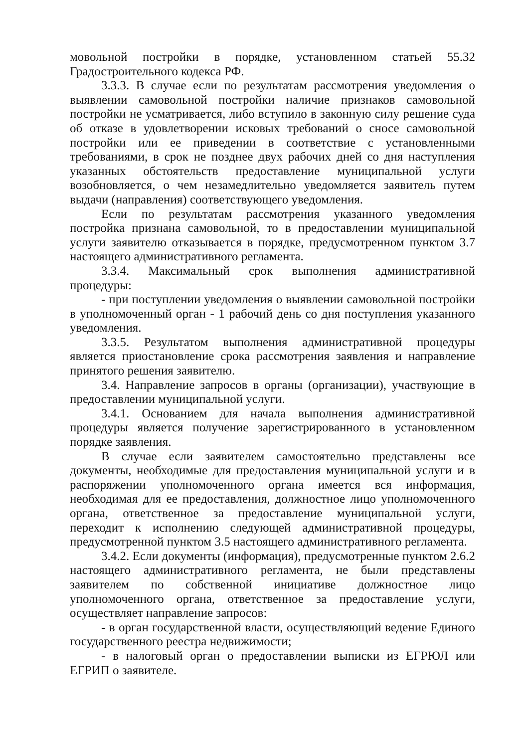мовольной постройки в порядке, установленном статьей 55.32 Градостроительного кодекса РФ.
3.3.3. В случае если по результатам рассмотрения уведомления о выявлении самовольной постройки наличие признаков самовольной постройки не усматривается, либо вступило в законную силу решение суда об отказе в удовлетворении исковых требований о сносе самовольной постройки или ее приведении в соответствие с установленными требованиями, в срок не позднее двух рабочих дней со дня наступления указанных обстоятельств предоставление муниципальной услуги возобновляется, о чем незамедлительно уведомляется заявитель путем выдачи (направления) соответствующего уведомления.
Если по результатам рассмотрения указанного уведомления постройка признана самовольной, то в предоставлении муниципальной услуги заявителю отказывается в порядке, предусмотренном пунктом 3.7 настоящего административного регламента.
3.3.4. Максимальный срок выполнения административной процедуры:
- при поступлении уведомления о выявлении самовольной постройки в уполномоченный орган - 1 рабочий день со дня поступления указанного уведомления.
3.3.5. Результатом выполнения административной процедуры является приостановление срока рассмотрения заявления и направление принятого решения заявителю.
3.4. Направление запросов в органы (организации), участвующие в предоставлении муниципальной услуги.
3.4.1. Основанием для начала выполнения административной процедуры является получение зарегистрированного в установленном порядке заявления.
В случае если заявителем самостоятельно представлены все документы, необходимые для предоставления муниципальной услуги и в распоряжении уполномоченного органа имеется вся информация, необходимая для ее предоставления, должностное лицо уполномоченного органа, ответственное за предоставление муниципальной услуги, переходит к исполнению следующей административной процедуры, предусмотренной пунктом 3.5 настоящего административного регламента.
3.4.2. Если документы (информация), предусмотренные пунктом 2.6.2 настоящего административного регламента, не были представлены заявителем по собственной инициативе должностное лицо уполномоченного органа, ответственное за предоставление услуги, осуществляет направление запросов:
- в орган государственной власти, осуществляющий ведение Единого государственного реестра недвижимости;
- в налоговый орган о предоставлении выписки из ЕГРЮЛ или ЕГРИП о заявителе.